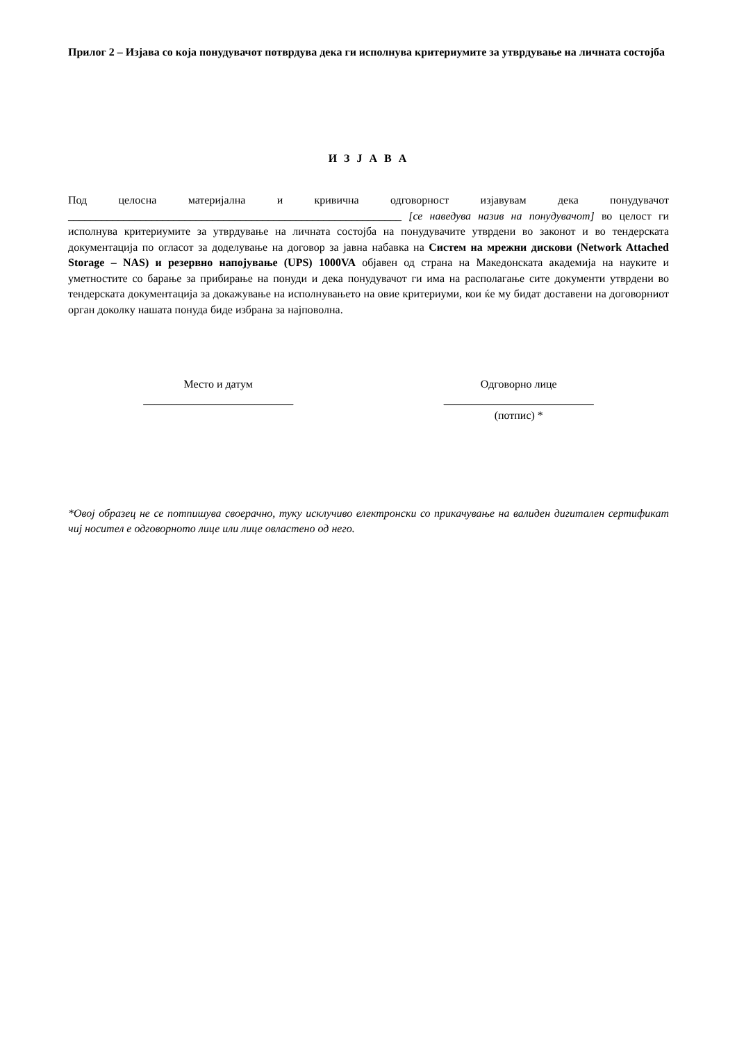Прилог 2 – Изјава со која понудувачот потврдува дека ги исполнува критериумите за утврдување на личната состојба
И З Ј А В А
Под целосна материјална и кривична одговорност изјавувам дека понудувачот ____________________________________________________________ [се наведува назив на понудувачот] во целост ги исполнува критериумите за утврдување на личната состојба на понудувачите утврдени во законот и во тендерската документација по огласот за доделување на договор за јавна набавка на Систем на мрежни дискови (Network Attached Storage – NAS) и резервно напојување (UPS) 1000VA објавен од страна на Македонската академија на науките и уметностите со барање за прибирање на понуди и дека понудувачот ги има на располагање сите документи утврдени во тендерската документација за докажување на исполнувањето на овие критериуми, кои ќе му бидат доставени на договорниот орган доколку нашата понуда биде избрана за најповолна.
Место и датум
___________________________
Одговорно лице
___________________________
(потпис) *
*Овој образец не се потпишува своерачно, туку исклучиво електронски со прикачување на валиден дигитален сертификат чиј носител е одговорното лице или лице овластено од него.